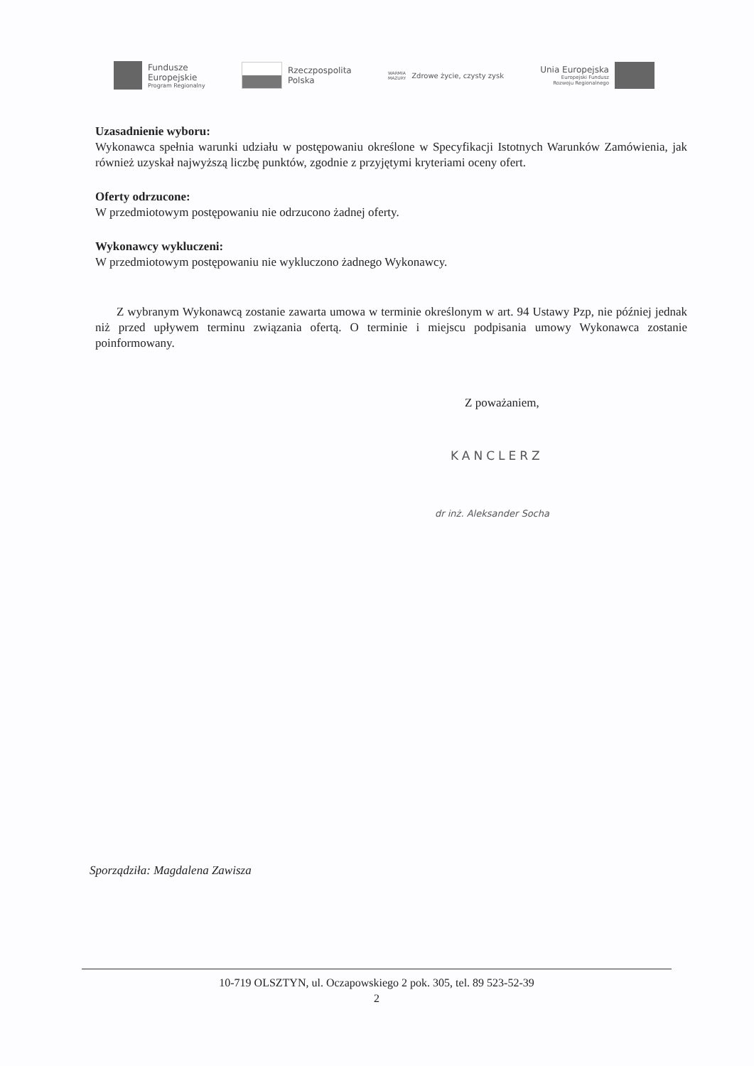Fundusze
Europejskie
Program Regionalny
Rzeczpospolita
Polska
WARMIA
MAZURY
Zdrowe życie, czysty zysk
Unia Europejska
Europejski Fundusz
Rozwoju Regionalnego
Uzasadnienie wyboru:
Wykonawca spełnia warunki udziału w postępowaniu określone w Specyfikacji Istotnych Warunków Zamówienia, jak również uzyskał najwyższą liczbę punktów, zgodnie z przyjętymi kryteriami oceny ofert.
Oferty odrzucone:
W przedmiotowym postępowaniu nie odrzucono żadnej oferty.
Wykonawcy wykluczeni:
W przedmiotowym postępowaniu nie wykluczono żadnego Wykonawcy.
Z wybranym Wykonawcą zostanie zawarta umowa w terminie określonym w art. 94 Ustawy Pzp, nie później jednak niż przed upływem terminu związania ofertą. O terminie i miejscu podpisania umowy Wykonawca zostanie poinformowany.
Z poważaniem,
KANCLERZ
dr inż. Aleksander Socha
Sporządziła: Magdalena Zawisza
10-719 OLSZTYN, ul. Oczapowskiego 2 pok. 305, tel. 89 523-52-39
2